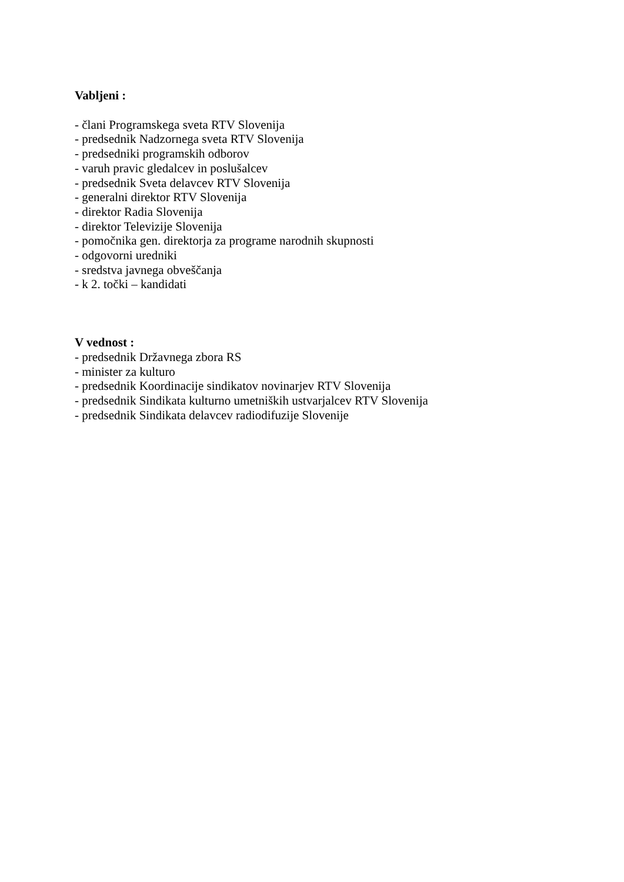Vabljeni :
- člani Programskega sveta RTV Slovenija
- predsednik Nadzornega sveta RTV Slovenija
- predsedniki programskih odborov
- varuh pravic gledalcev in poslušalcev
- predsednik Sveta delavcev RTV Slovenija
- generalni direktor RTV Slovenija
- direktor Radia Slovenija
- direktor Televizije Slovenija
- pomočnika gen. direktorja za programe narodnih skupnosti
- odgovorni uredniki
- sredstva javnega obveščanja
- k 2. točki – kandidati
V vednost :
- predsednik Državnega zbora RS
- minister za kulturo
- predsednik Koordinacije sindikatov novinarjev RTV Slovenija
- predsednik Sindikata kulturno umetniških ustvarjalcev RTV Slovenija
- predsednik Sindikata delavcev radiodifuzije Slovenije